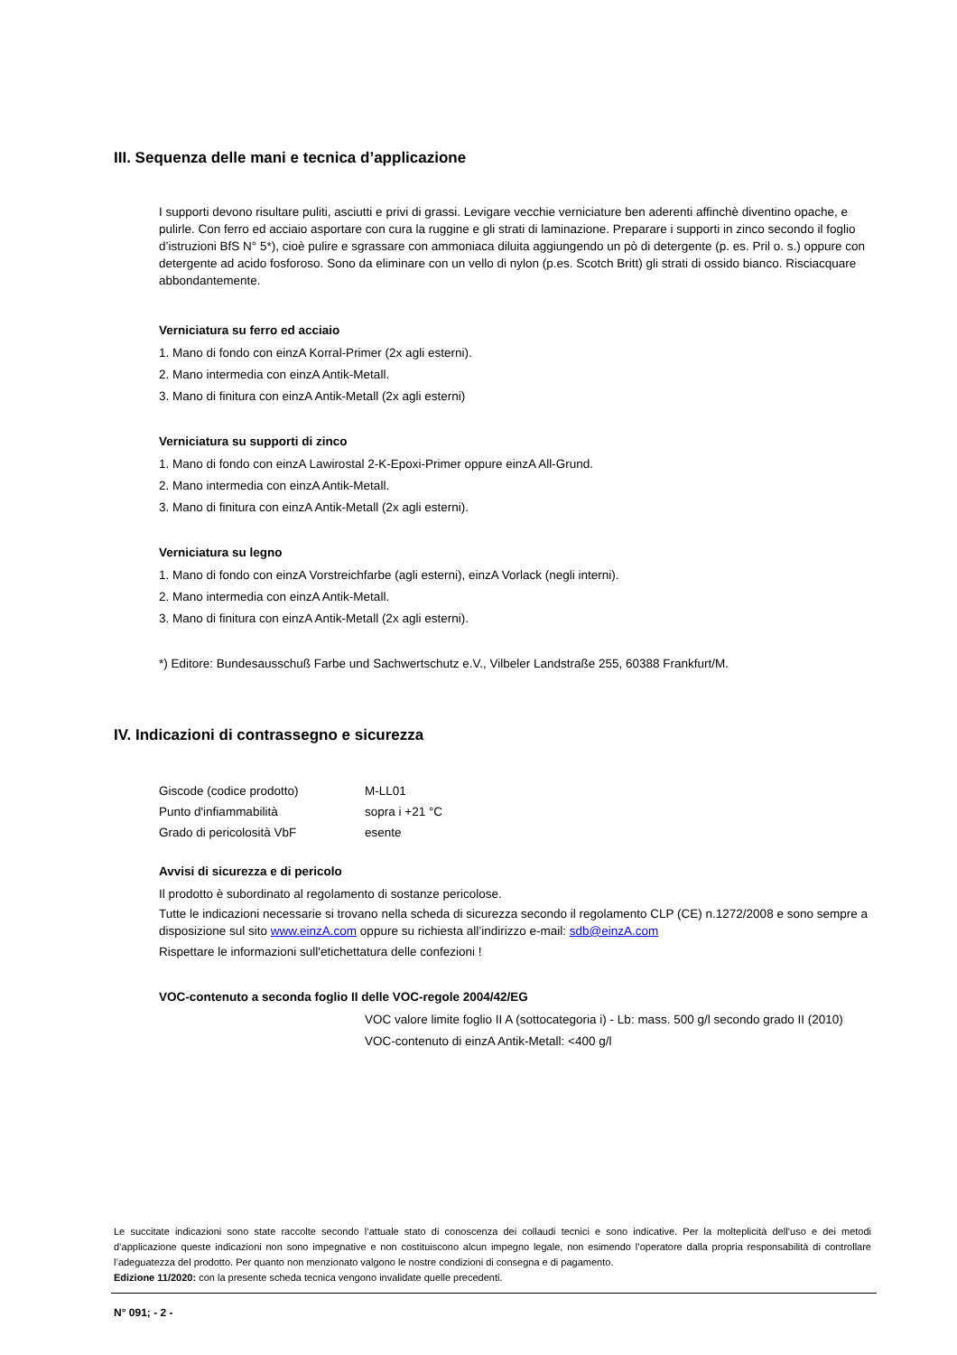III. Sequenza delle mani e tecnica d’applicazione
I supporti devono risultare puliti, asciutti e privi di grassi. Levigare vecchie verniciature ben aderenti affinchè diventino opache, e pulirle. Con ferro ed acciaio asportare con cura la ruggine e gli strati di laminazione. Preparare i supporti in zinco secondo il foglio d’istruzioni BfS N° 5*), cioè pulire e sgrassare con ammoniaca diluita aggiungendo un pò di detergente (p. es. Pril o. s.) oppure con detergente ad acido fosforoso. Sono da eliminare con un vello di nylon (p.es. Scotch Britt) gli strati di ossido bianco. Risciacquare abbondantemente.
Verniciatura su ferro ed acciaio
1. Mano di fondo con einzA Korral-Primer (2x agli esterni).
2. Mano intermedia con einzA Antik-Metall.
3. Mano di finitura con einzA Antik-Metall (2x agli esterni)
Verniciatura su supporti di zinco
1. Mano di fondo con einzA Lawirostal 2-K-Epoxi-Primer oppure einzA All-Grund.
2. Mano intermedia con einzA Antik-Metall.
3. Mano di finitura con einzA Antik-Metall (2x agli esterni).
Verniciatura su legno
1. Mano di fondo con einzA Vorstreichfarbe (agli esterni), einzA Vorlack (negli interni).
2. Mano intermedia con einzA Antik-Metall.
3. Mano di finitura con einzA Antik-Metall (2x agli esterni).
*) Editore: Bundesausschuß Farbe und Sachwertschutz e.V., Vilbeler Landstraße 255, 60388 Frankfurt/M.
IV. Indicazioni di contrassegno e sicurezza
| Giscode (codice prodotto) | M-LL01 |
| Punto d'infiammabilità | sopra i +21 °C |
| Grado di pericolosità VbF | esente |
Avvisi di sicurezza e di pericolo
Il prodotto è subordinato al regolamento di sostanze pericolose.
Tutte le indicazioni necessarie si trovano nella scheda di sicurezza secondo il regolamento CLP (CE) n.1272/2008 e sono sempre a disposizione sul sito www.einzA.com oppure su richiesta all’indirizzo e-mail: sdb@einzA.com
Rispettare le informazioni sull'etichettatura delle confezioni !
VOC-contenuto a seconda foglio II delle VOC-regole 2004/42/EG
VOC valore limite foglio II A (sottocategoria i) - Lb: mass. 500 g/l secondo grado II (2010)
VOC-contenuto di einzA Antik-Metall: <400 g/l
Le succitate indicazioni sono state raccolte secondo l’attuale stato di conoscenza dei collaudi tecnici e sono indicative. Per la molteplicità dell’uso e dei metodi d’applicazione queste indicazioni non sono impegnative e non costituiscono alcun impegno legale, non esimendo l’operatore dalla propria responsabilità di controllare l’adeguatezza del prodotto. Per quanto non menzionato valgono le nostre condizioni di consegna e di pagamento.
Edizione 11/2020: con la presente scheda tecnica vengono invalidate quelle precedenti.
N° 091; - 2 -